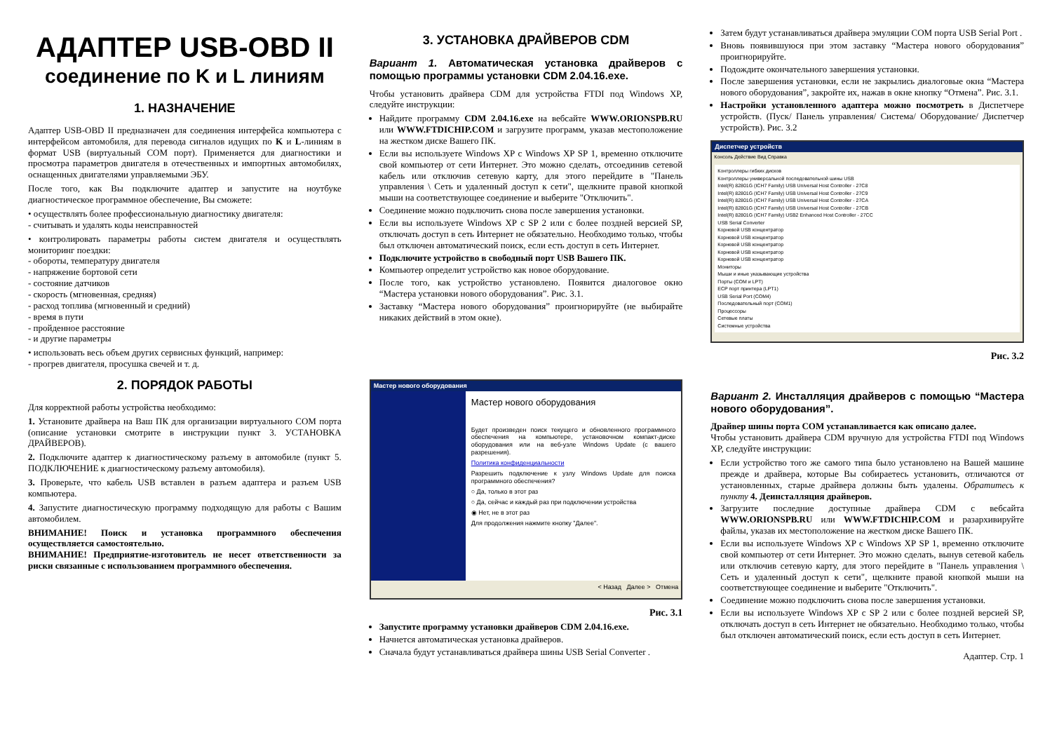АДАПТЕР USB-OBD II
соединение по K и L линиям
1. НАЗНАЧЕНИЕ
Адаптер USB-OBD II предназначен для соединения интерфейса компьютера с интерфейсом автомобиля, для перевода сигналов идущих по K и L-линиям в формат USB (виртуальный COM порт). Применяется для диагностики и просмотра параметров двигателя в отечественных и импортных автомобилях, оснащенных двигателями управляемыми ЭБУ.
После того, как Вы подключите адаптер и запустите на ноутбуке диагностическое программное обеспечение, Вы сможете:
• осуществлять более профессиональную диагностику двигателя:
- считывать и удалять коды неисправностей
• контролировать параметры работы систем двигателя и осуществлять мониторинг поездки:
- обороты, температуру двигателя
- напряжение бортовой сети
- состояние датчиков
- скорость (мгновенная, средняя)
- расход топлива (мгновенный и средний)
- время в пути
- пройденное расстояние
- и другие параметры
• использовать весь объем других сервисных функций, например:
- прогрев двигателя, просушка свечей и т. д.
2. ПОРЯДОК РАБОТЫ
Для корректной работы устройства необходимо:
1. Установите драйвера на Ваш ПК для организации виртуального COM порта (описание установки смотрите в инструкции пункт 3. УСТАНОВКА ДРАЙВЕРОВ).
2. Подключите адаптер к диагностическому разъему в автомобиле (пункт 5. ПОДКЛЮЧЕНИЕ к диагностическому разъему автомобиля).
3. Проверьте, что кабель USB вставлен в разъем адаптера и разъем USB компьютера.
4. Запустите диагностическую программу подходящую для работы с Вашим автомобилем.
ВНИМАНИЕ! Поиск и установка программного обеспечения осуществляется самостоятельно.
ВНИМАНИЕ! Предприятие-изготовитель не несет ответственности за риски связанные с использованием программного обеспечения.
3. УСТАНОВКА ДРАЙВЕРОВ CDM
Вариант 1. Автоматическая установка драйверов с помощью программы установки CDM 2.04.16.exe.
Чтобы установить драйвера CDM для устройства FTDI под Windows XP, следуйте инструкции:
Найдите программу CDM 2.04.16.exe на вебсайте WWW.ORIONSPB.RU или WWW.FTDICHIP.COM и загрузите программ, указав местоположение на жестком диске Вашего ПК.
Если вы используете Windows XP с Windows XP SP 1, временно отключите свой компьютер от сети Интернет. Это можно сделать, отсоединив сетевой кабель или отключив сетевую карту, для этого перейдите в "Панель управления \ Сеть и удаленный доступ к сети", щелкните правой кнопкой мыши на соответствующее соединение и выберите "Отключить".
Соединение можно подключить снова после завершения установки.
Если вы используете Windows XP с SP 2 или с более поздней версией SP, отключать доступ в сеть Интернет не обязательно. Необходимо только, чтобы был отключен автоматический поиск, если есть доступ в сеть Интернет.
Подключите устройство в свободный порт USB Вашего ПК.
Компьютер определит устройство как новое оборудование.
После того, как устройство установлено. Появится диалоговое окно “Мастера установки нового оборудования”. Рис. 3.1.
Заставку “Мастера нового оборудования” проигнорируйте (не выбирайте никаких действий в этом окне).
Мастер нового оборудования
Мастер нового оборудования
Будет произведен поиск текущего и обновленного программного обеспечения на компьютере, установочном компакт-диске оборудования или на веб-узле Windows Update (с вашего разрешения).
Политика конфиденциальности
Разрешить подключение к узлу Windows Update для поиска программного обеспечения?
○ Да, только в этот раз
○ Да, сейчас и каждый раз при подключении устройства
◉ Нет, не в этот раз
Для продолжения нажмите кнопку "Далее".
< Назад Далее > Отмена
Рис. 3.1
Запустите программу установки драйверов CDM 2.04.16.exe.
Начнется автоматическая установка драйверов.
Сначала будут устанавливаться драйвера шины USB Serial Converter .
Затем будут устанавливаться драйвера эмуляции COM порта USB Serial Port .
Вновь появившуюся при этом заставку “Мастера нового оборудования” проигнорируйте.
Подождите окончательного завершения установки.
После завершения установки, если не закрылись диалоговые окна “Мастера нового оборудования”, закройте их, нажав в окне кнопку “Отмена”. Рис. 3.1.
Настройки установленного адаптера можно посмотреть в Диспетчере устройств. (Пуск/ Панель управления/ Система/ Оборудование/ Диспетчер устройств). Рис. 3.2
Диспетчер устройств
Консоль Действие Вид Справка
Контроллеры гибких дисков
Контроллеры универсальной последовательной шины USB
Intel(R) 82801G (ICH7 Family) USB Universal Host Controller - 27C8
Intel(R) 82801G (ICH7 Family) USB Universal Host Controller - 27C9
Intel(R) 82801G (ICH7 Family) USB Universal Host Controller - 27CA
Intel(R) 82801G (ICH7 Family) USB Universal Host Controller - 27CB
Intel(R) 82801G (ICH7 Family) USB2 Enhanced Host Controller - 27CC
USB Serial Converter
Корневой USB концентратор
Корневой USB концентратор
Корневой USB концентратор
Корневой USB концентратор
Корневой USB концентратор
Мониторы
Мыши и иные указывающие устройства
Порты (COM и LPT)
ECP порт принтера (LPT1)
USB Serial Port (COM4)
Последовательный порт (COM1)
Процессоры
Сетевые платы
Системные устройства
Рис. 3.2
Вариант 2. Инсталляция драйверов с помощью “Мастера нового оборудования”.
Драйвер шины порта COM устанавливается как описано далее.
Чтобы установить драйвера CDM вручную для устройства FTDI под Windows XP, следуйте инструкции:
Если устройство того же самого типа было установлено на Вашей машине прежде и драйвера, которые Вы собираетесь установить, отличаются от установленных, старые драйвера должны быть удалены. Обратитесь к пункту 4. Деинсталляция драйверов.
Загрузите последние доступные драйвера CDM с вебсайта WWW.ORIONSPB.RU или WWW.FTDICHIP.COM и разархивируйте файлы, указав их местоположение на жестком диске Вашего ПК.
Если вы используете Windows XP с Windows XP SP 1, временно отключите свой компьютер от сети Интернет. Это можно сделать, вынув сетевой кабель или отключив сетевую карту, для этого перейдите в "Панель управления \ Сеть и удаленный доступ к сети", щелкните правой кнопкой мыши на соответствующее соединение и выберите "Отключить".
Соединение можно подключить снова после завершения установки.
Если вы используете Windows XP с SP 2 или с более поздней версией SP, отключать доступ в сеть Интернет не обязательно. Необходимо только, чтобы был отключен автоматический поиск, если есть доступ в сеть Интернет.
Адаптер. Стр. 1